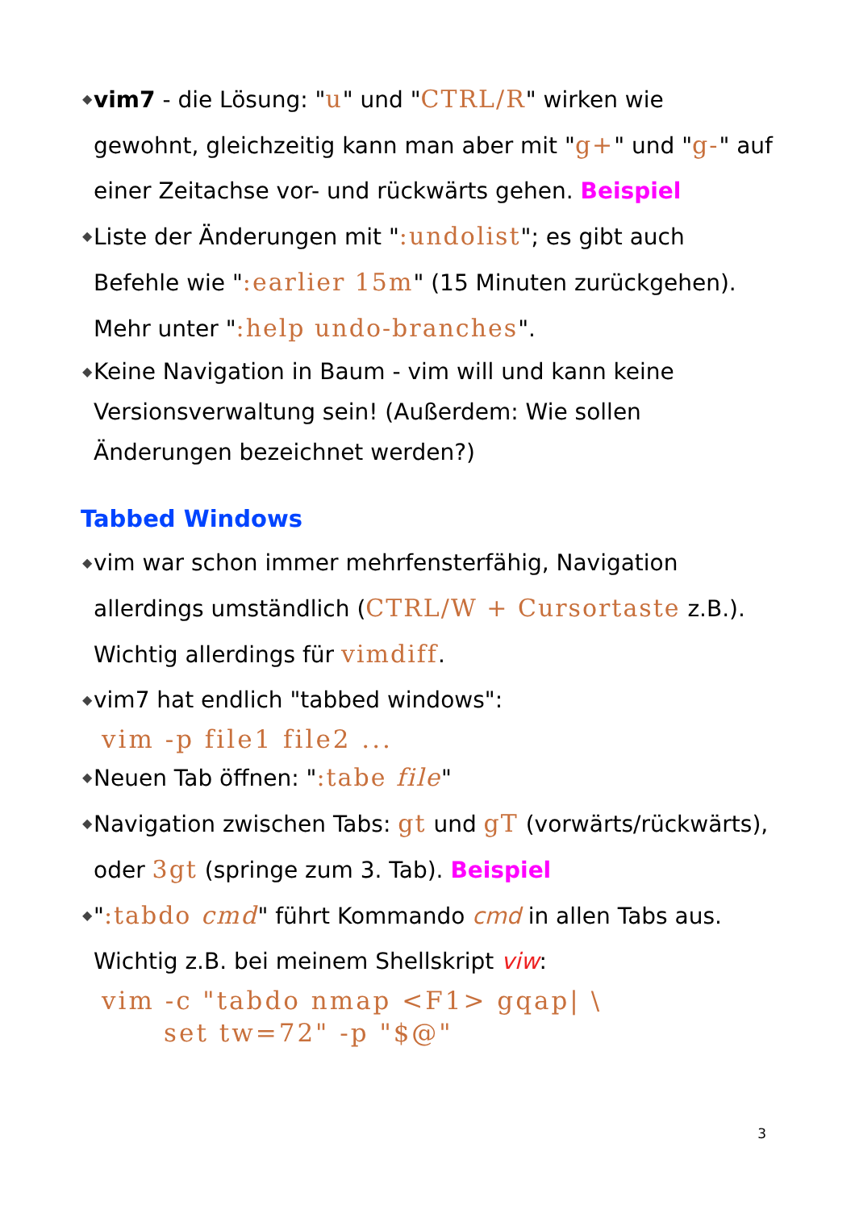◆ vim7 - die Lösung: "u" und "CTRL/R" wirken wie gewohnt, gleichzeitig kann man aber mit "g+" und "g-" auf einer Zeitachse vor- und rückwärts gehen. Beispiel
◆ Liste der Änderungen mit ":undolist"; es gibt auch Befehle wie ":earlier 15m" (15 Minuten zurückgehen). Mehr unter ":help undo-branches".
◆ Keine Navigation in Baum - vim will und kann keine Versionsverwaltung sein! (Außerdem: Wie sollen Änderungen bezeichnet werden?)
Tabbed Windows
◆ vim war schon immer mehrfensterfähig, Navigation allerdings umständlich (CTRL/W + Cursortaste z.B.). Wichtig allerdings für vimdiff.
◆ vim7 hat endlich "tabbed windows":
vim -p file1 file2 ...
◆ Neuen Tab öffnen: ":tabe file"
◆ Navigation zwischen Tabs: gt und gT (vorwärts/rückwärts), oder 3gt (springe zum 3. Tab). Beispiel
◆ ":tabdo cmd" führt Kommando cmd in allen Tabs aus. Wichtig z.B. bei meinem Shellskript viw:
vim -c "tabdo nmap <F1> gqap| \
      set tw=72" -p "$@"
3